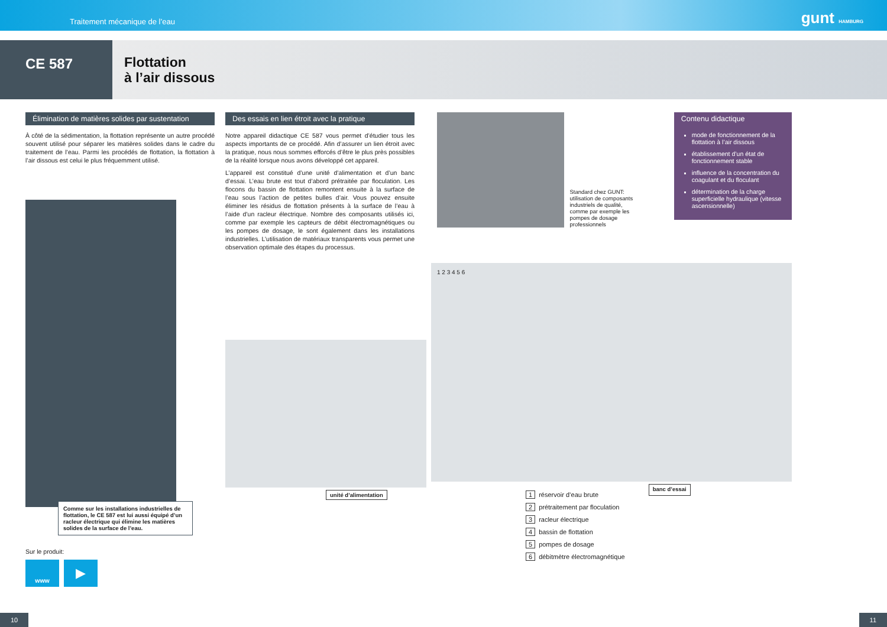Traitement mécanique de l’eau
gunt HAMBURG
CE 587
Flottation
à l’air dissous
Élimination de matières solides par sustentation
À côté de la sédimentation, la flottation représente un autre procédé souvent utilisé pour séparer les matières solides dans le cadre du traitement de l’eau. Parmi les procédés de flottation, la flottation à l’air dissous est celui le plus fréquemment utilisé.
Comme sur les installations industrielles de flottation, le CE 587 est lui aussi équipé d’un racleur électrique qui élimine les matières solides de la surface de l’eau.
Sur le produit:
www
▶
Des essais en lien étroit avec la pratique
Notre appareil didactique CE 587 vous permet d’étudier tous les aspects importants de ce procédé. Afin d’assurer un lien étroit avec la pratique, nous nous sommes efforcés d’être le plus près possibles de la réalité lorsque nous avons développé cet appareil.
L’appareil est constitué d’une unité d’alimentation et d’un banc d’essai. L’eau brute est tout d’abord prétraitée par floculation. Les flocons du bassin de flottation remontent ensuite à la surface de l’eau sous l’action de petites bulles d’air. Vous pouvez ensuite éliminer les résidus de flottation présents à la surface de l’eau à l’aide d’un racleur électrique. Nombre des composants utilisés ici, comme par exemple les capteurs de débit électromagnétiques ou les pompes de dosage, le sont également dans les installations industrielles. L’utilisation de matériaux transparents vous permet une observation optimale des étapes du processus.
unité d’alimentation
Standard chez GUNT: utilisation de composants industriels de qualité, comme par exemple les pompes de dosage professionnels
Contenu didactique
mode de fonctionnement de la flottation à l’air dissous
établissement d’un état de fonctionnement stable
influence de la concentration du coagulant et du floculant
détermination de la charge superficielle hydraulique (vitesse ascensionnelle)
1 2 3 4 5 6
1 réservoir d’eau brute
2 prétraitement par floculation
3 racleur électrique
4 bassin de flottation
5 pompes de dosage
6 débitmètre électromagnétique
banc d’essai
10 11